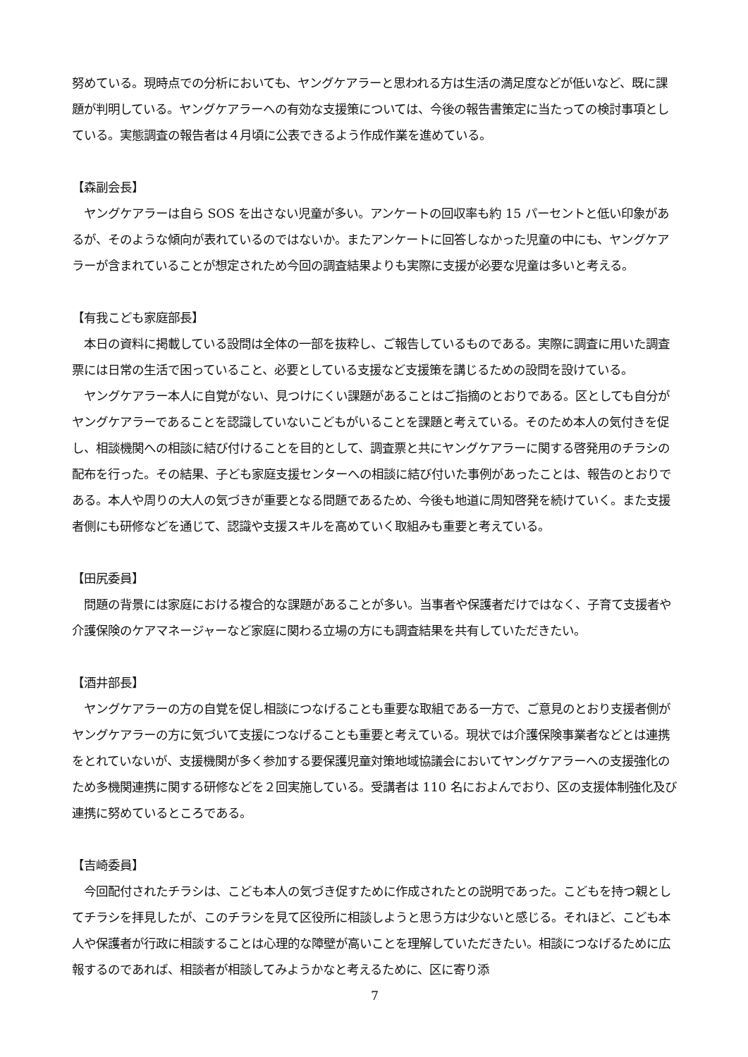努めている。現時点での分析においても、ヤングケアラーと思われる方は生活の満足度などが低いなど、既に課題が判明している。ヤングケアラーへの有効な支援策については、今後の報告書策定に当たっての検討事項としている。実態調査の報告者は４月頃に公表できるよう作成作業を進めている。
【森副会長】
　ヤングケアラーは自ら SOS を出さない児童が多い。アンケートの回収率も約 15 パーセントと低い印象があるが、そのような傾向が表れているのではないか。またアンケートに回答しなかった児童の中にも、ヤングケアラーが含まれていることが想定されため今回の調査結果よりも実際に支援が必要な児童は多いと考える。
【有我こども家庭部長】
　本日の資料に掲載している設問は全体の一部を抜粋し、ご報告しているものである。実際に調査に用いた調査票には日常の生活で困っていること、必要としている支援など支援策を講じるための設問を設けている。
　ヤングケアラー本人に自覚がない、見つけにくい課題があることはご指摘のとおりである。区としても自分がヤングケアラーであることを認識していないこどもがいることを課題と考えている。そのため本人の気付きを促し、相談機関への相談に結び付けることを目的として、調査票と共にヤングケアラーに関する啓発用のチラシの配布を行った。その結果、子ども家庭支援センターへの相談に結び付いた事例があったことは、報告のとおりである。本人や周りの大人の気づきが重要となる問題であるため、今後も地道に周知啓発を続けていく。また支援者側にも研修などを通じて、認識や支援スキルを高めていく取組みも重要と考えている。
【田尻委員】
　問題の背景には家庭における複合的な課題があることが多い。当事者や保護者だけではなく、子育て支援者や介護保険のケアマネージャーなど家庭に関わる立場の方にも調査結果を共有していただきたい。
【酒井部長】
　ヤングケアラーの方の自覚を促し相談につなげることも重要な取組である一方で、ご意見のとおり支援者側がヤングケアラーの方に気づいて支援につなげることも重要と考えている。現状では介護保険事業者などとは連携をとれていないが、支援機関が多く参加する要保護児童対策地域協議会においてヤングケアラーへの支援強化のため多機関連携に関する研修などを２回実施している。受講者は 110 名におよんでおり、区の支援体制強化及び連携に努めているところである。
【吉崎委員】
　今回配付されたチラシは、こども本人の気づき促すために作成されたとの説明であった。こどもを持つ親としてチラシを拝見したが、このチラシを見て区役所に相談しようと思う方は少ないと感じる。それほど、こども本人や保護者が行政に相談することは心理的な障壁が高いことを理解していただきたい。相談につなげるために広報するのであれば、相談者が相談してみようかなと考えるために、区に寄り添
7